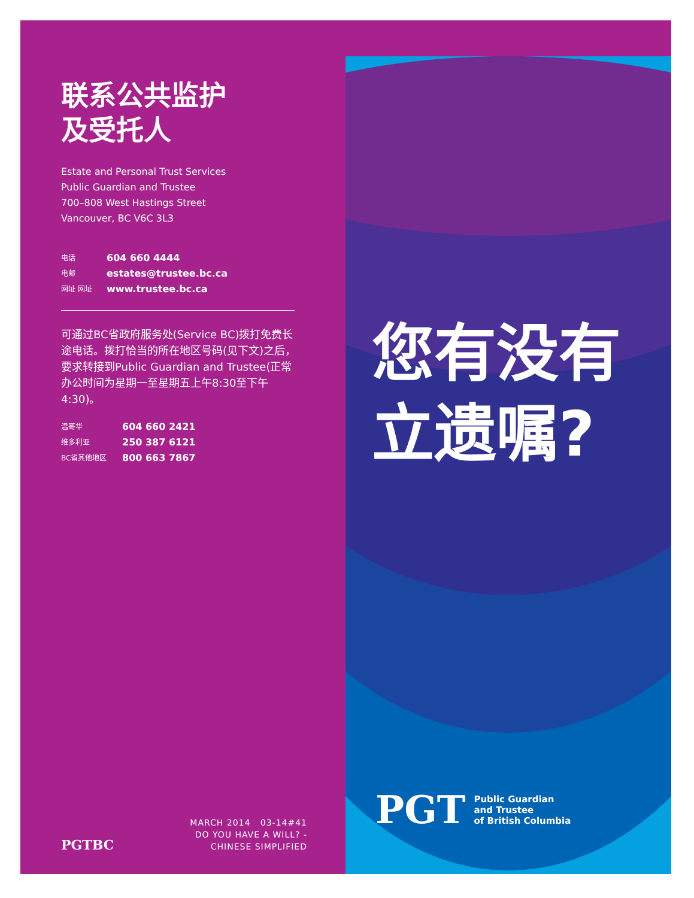联系公共监护
及受托人
Estate and Personal Trust Services
Public Guardian and Trustee
700–808 West Hastings Street
Vancouver, BC V6C 3L3
电话 604 660 4444
电邮 estates@trustee.bc.ca
网址 网址 www.trustee.bc.ca
可通过BC省政府服务处(Service BC)拨打免费长途电话。拨打恰当的所在地区号码(见下文)之后，要求转接到Public Guardian and Trustee(正常办公时间为星期一至星期五上午8:30至下午4:30)。
温哥华 604 660 2421
维多利亚 250 387 6121
BC省其他地区 800 663 7867
PGTBC
MARCH 2014 03-14#41
DO YOU HAVE A WILL? -
CHINESE SIMPLIFIED
您有没有
立遗嘱?
PGT
Public Guardian
and Trustee
of British Columbia